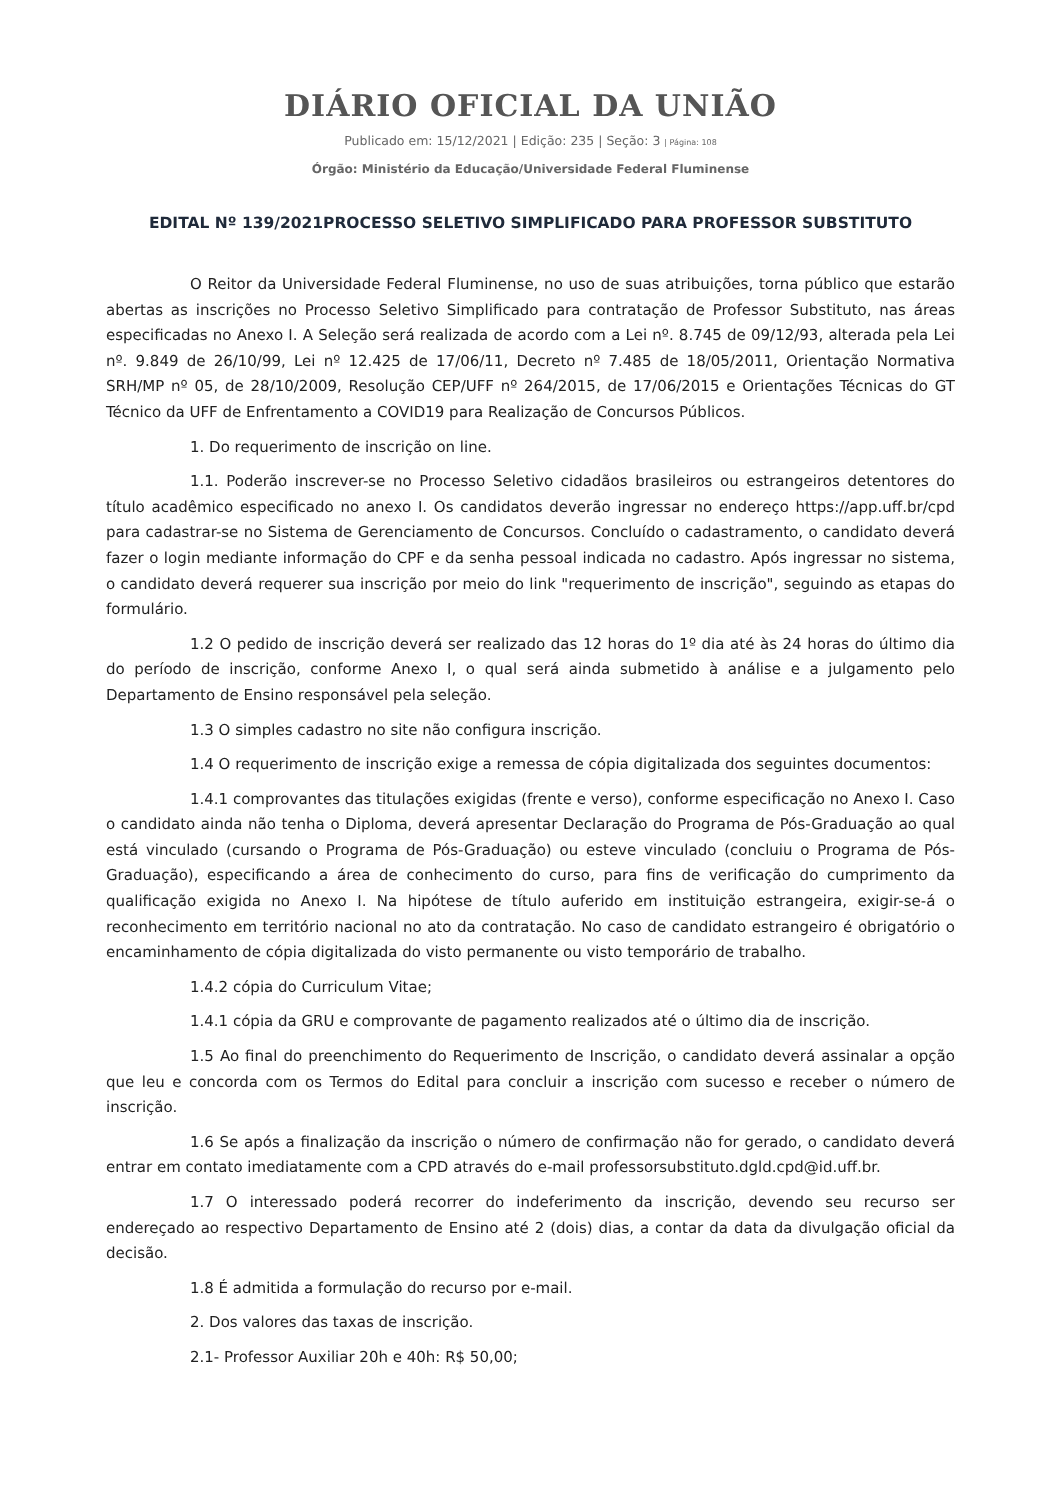DIÁRIO OFICIAL DA UNIÃO
Publicado em: 15/12/2021 | Edição: 235 | Seção: 3 | Página: 108
Órgão: Ministério da Educação/Universidade Federal Fluminense
EDITAL Nº 139/2021PROCESSO SELETIVO SIMPLIFICADO PARA PROFESSOR SUBSTITUTO
O Reitor da Universidade Federal Fluminense, no uso de suas atribuições, torna público que estarão abertas as inscrições no Processo Seletivo Simplificado para contratação de Professor Substituto, nas áreas especificadas no Anexo I. A Seleção será realizada de acordo com a Lei nº. 8.745 de 09/12/93, alterada pela Lei nº. 9.849 de 26/10/99, Lei nº 12.425 de 17/06/11, Decreto nº 7.485 de 18/05/2011, Orientação Normativa SRH/MP nº 05, de 28/10/2009, Resolução CEP/UFF nº 264/2015, de 17/06/2015 e Orientações Técnicas do GT Técnico da UFF de Enfrentamento a COVID19 para Realização de Concursos Públicos.
1. Do requerimento de inscrição on line.
1.1. Poderão inscrever-se no Processo Seletivo cidadãos brasileiros ou estrangeiros detentores do título acadêmico especificado no anexo I. Os candidatos deverão ingressar no endereço https://app.uff.br/cpd para cadastrar-se no Sistema de Gerenciamento de Concursos. Concluído o cadastramento, o candidato deverá fazer o login mediante informação do CPF e da senha pessoal indicada no cadastro. Após ingressar no sistema, o candidato deverá requerer sua inscrição por meio do link "requerimento de inscrição", seguindo as etapas do formulário.
1.2 O pedido de inscrição deverá ser realizado das 12 horas do 1º dia até às 24 horas do último dia do período de inscrição, conforme Anexo I, o qual será ainda submetido à análise e a julgamento pelo Departamento de Ensino responsável pela seleção.
1.3 O simples cadastro no site não configura inscrição.
1.4 O requerimento de inscrição exige a remessa de cópia digitalizada dos seguintes documentos:
1.4.1 comprovantes das titulações exigidas (frente e verso), conforme especificação no Anexo I. Caso o candidato ainda não tenha o Diploma, deverá apresentar Declaração do Programa de Pós-Graduação ao qual está vinculado (cursando o Programa de Pós-Graduação) ou esteve vinculado (concluiu o Programa de Pós-Graduação), especificando a área de conhecimento do curso, para fins de verificação do cumprimento da qualificação exigida no Anexo I. Na hipótese de título auferido em instituição estrangeira, exigir-se-á o reconhecimento em território nacional no ato da contratação. No caso de candidato estrangeiro é obrigatório o encaminhamento de cópia digitalizada do visto permanente ou visto temporário de trabalho.
1.4.2 cópia do Curriculum Vitae;
1.4.1 cópia da GRU e comprovante de pagamento realizados até o último dia de inscrição.
1.5 Ao final do preenchimento do Requerimento de Inscrição, o candidato deverá assinalar a opção que leu e concorda com os Termos do Edital para concluir a inscrição com sucesso e receber o número de inscrição.
1.6 Se após a finalização da inscrição o número de confirmação não for gerado, o candidato deverá entrar em contato imediatamente com a CPD através do e-mail professorsubstituto.dgld.cpd@id.uff.br.
1.7 O interessado poderá recorrer do indeferimento da inscrição, devendo seu recurso ser endereçado ao respectivo Departamento de Ensino até 2 (dois) dias, a contar da data da divulgação oficial da decisão.
1.8 É admitida a formulação do recurso por e-mail.
2. Dos valores das taxas de inscrição.
2.1- Professor Auxiliar 20h e 40h: R$ 50,00;